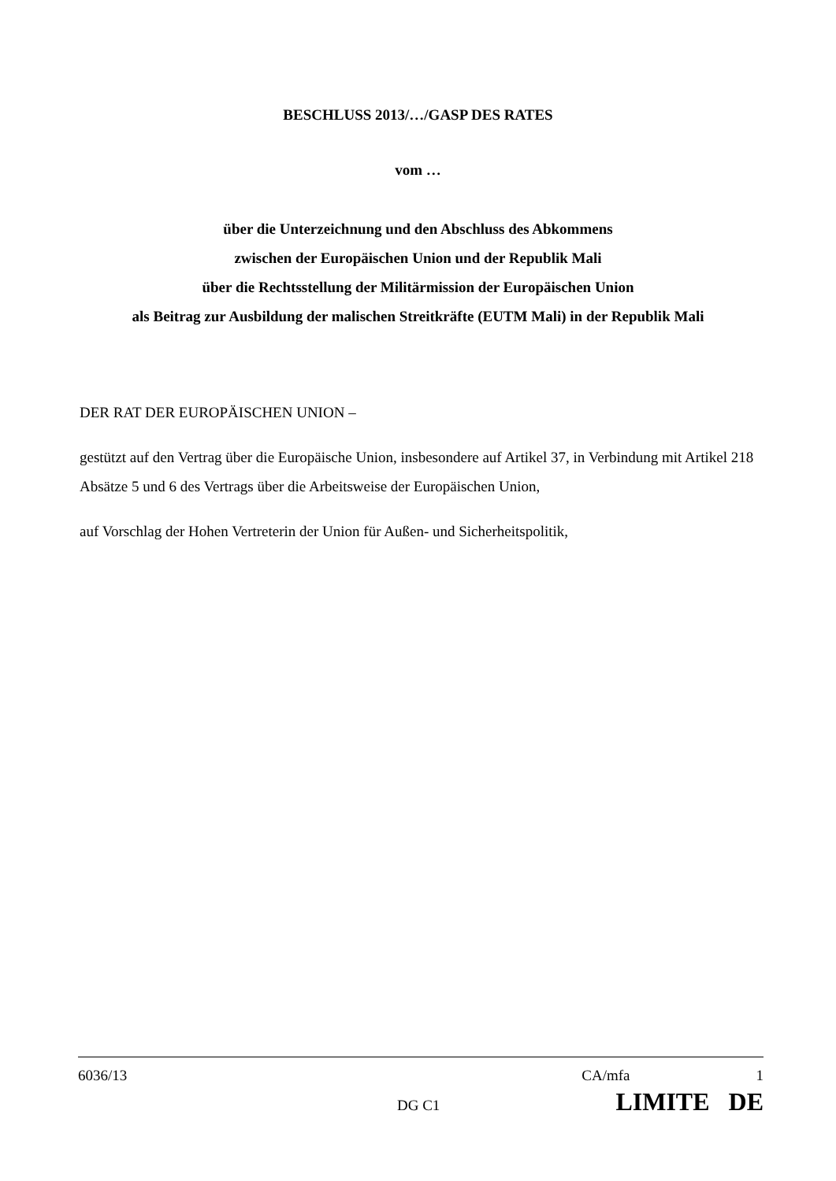BESCHLUSS 2013/…/GASP DES RATES
vom …
über die Unterzeichnung und den Abschluss des Abkommens
zwischen der Europäischen Union und der Republik Mali
über die Rechtsstellung der Militärmission der Europäischen Union
als Beitrag zur Ausbildung der malischen Streitkräfte (EUTM Mali) in der Republik Mali
DER RAT DER EUROPÄISCHEN UNION –
gestützt auf den Vertrag über die Europäische Union, insbesondere auf Artikel 37, in Verbindung mit Artikel 218 Absätze 5 und 6 des Vertrags über die Arbeitsweise der Europäischen Union,
auf Vorschlag der Hohen Vertreterin der Union für Außen- und Sicherheitspolitik,
6036/13 CA/mfa 1
DG C1 LIMITE DE